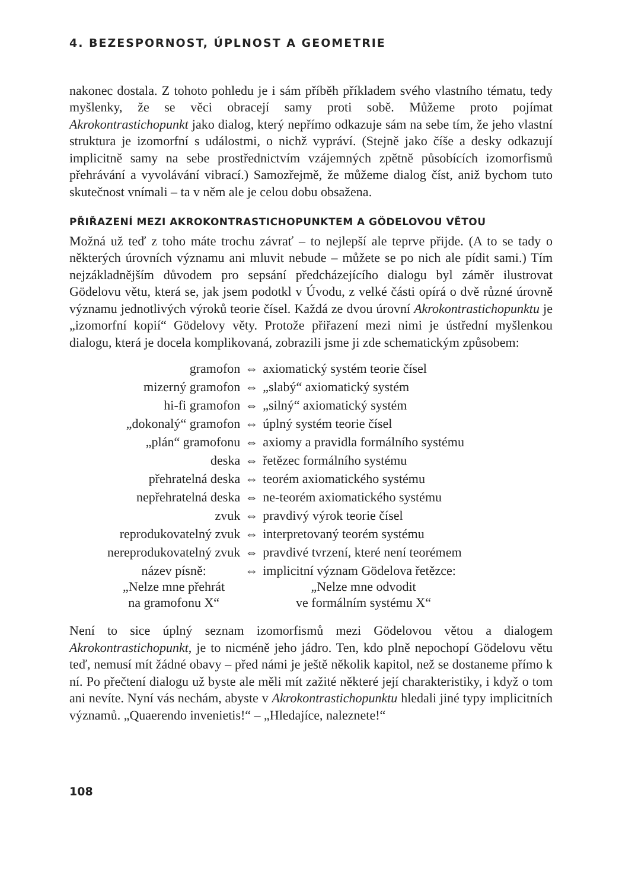4. BEZESPORNOST, ÚPLNOST A GEOMETRIE
nakonec dostala. Z tohoto pohledu je i sám příběh příkladem svého vlastního tématu, tedy myšlenky, že se věci obracejí samy proti sobě. Můžeme proto pojímat Akrokontrastichopunkt jako dialog, který nepřímo odkazuje sám na sebe tím, že jeho vlastní struktura je izomorfní s událostmi, o nichž vypráví. (Stejně jako číše a desky odkazují implicitně samy na sebe prostřednictvím vzájemných zpětně působících izomorfismů přehrávání a vyvolávání vibrací.) Samozřejmě, že můžeme dialog číst, aniž bychom tuto skutečnost vnímali – ta v něm ale je celou dobu obsažena.
PŘIŘAZENÍ MEZI AKROKONTRASTICHOPUNKTEM A GÖDELOVOU VĚTOU
Možná už teď z toho máte trochu závrať – to nejlepší ale teprve přijde. (A to se tady o některých úrovních významu ani mluvit nebude – můžete se po nich ale pídit sami.) Tím nejzákladnějším důvodem pro sepsání předcházejícího dialogu byl záměr ilustrovat Gödelovu větu, která se, jak jsem podotkl v Úvodu, z velké části opírá o dvě různé úrovně významu jednotlivých výroků teorie čísel. Každá ze dvou úrovní Akrokontrastichopunktu je „izomorfní kopií“ Gödelovy věty. Protože přiřazení mezi nimi je ústřední myšlenkou dialogu, která je docela komplikovaná, zobrazili jsme ji zde schematickým způsobem:
| gramofon | ⇔ | axiomatický systém teorie čísel |
| mizerný gramofon | ⇔ | „slabý“ axiomatický systém |
| hi-fi gramofon | ⇔ | „silný“ axiomatický systém |
| „dokonalý“ gramofon | ⇔ | úplný systém teorie čísel |
| „plán“ gramofonu | ⇔ | axiomy a pravidla formálního systému |
| deska | ⇔ | řetězec formálního systému |
| přehratelná deska | ⇔ | teorém axiomatického systému |
| nepřehratelná deska | ⇔ | ne-teorém axiomatického systému |
| zvuk | ⇔ | pravdivý výrok teorie čísel |
| reprodukovatelný zvuk | ⇔ | interpretovaný teorém systému |
| nereprodukovatelný zvuk | ⇔ | pravdivé tvrzení, které není teorémem |
| název písně: „Nelze mne přehrát na gramofonu X“ | ⇔ | implicitní význam Gödelova řetězce: „Nelze mne odvodit ve formálním systému X“ |
Není to sice úplný seznam izomorfismů mezi Gödelovou větou a dialogem Akrokontrastichopunkt, je to nicméně jeho jádro. Ten, kdo plně nepochopí Gödelovu větu teď, nemusí mít žádné obavy – před námi je ještě několik kapitol, než se dostaneme přímo k ní. Po přečtení dialogu už byste ale měli mít zažité některé její charakteristiky, i když o tom ani nevíte. Nyní vás nechám, abyste v Akrokontrastichopunktu hledali jiné typy implicitních významů. „Quaerendo invenietis!“ – „Hledajíce, naleznete!“
108